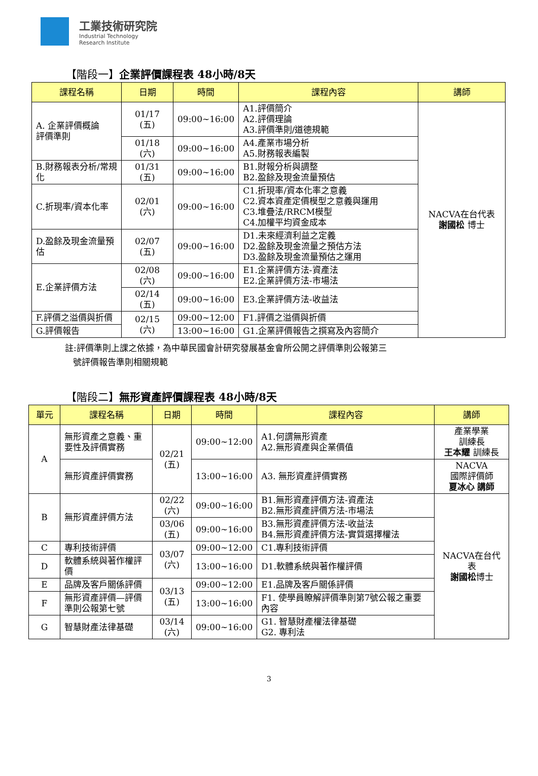工業技術研究院
Industrial Technology
Research Institute
【階段一】企業評價課程表 48小時/8天
| 課程名稱 | 日期 | 時間 | 課程內容 | 講師 |
| --- | --- | --- | --- | --- |
| A. 企業評價概論 評價準則 | 01/17 (五) | 09:00~16:00 | A1.評價簡介 A2.評價理論 A3.評價準則/道德規範 | NACVA在台代表 謝國松 博士 |
| | 01/18 (六) | 09:00~16:00 | A4.產業市場分析 A5.財務報表編製 | |
| B.財務報表分析/常規化 | 01/31 (五) | 09:00~16:00 | B1.財報分析與調整 B2.盈餘及現金流量預估 | |
| C.折現率/資本化率 | 02/01 (六) | 09:00~16:00 | C1.折現率/資本化率之意義 C2.資本資產定價模型之意義與運用 C3.堆疊法/RRCM模型 C4.加權平均資金成本 | |
| D.盈餘及現金流量預估 | 02/07 (五) | 09:00~16:00 | D1.未來經濟利益之定義 D2.盈餘及現金流量之預估方法 D3.盈餘及現金流量預估之運用 | |
| E.企業評價方法 | 02/08 (六) | 09:00~16:00 | E1.企業評價方法-資產法 E2.企業評價方法-市場法 | |
| | 02/14 (五) | 09:00~16:00 | E3.企業評價方法-收益法 | |
| F.評價之溢價與折價 | 02/15 (六) | 09:00~12:00 | F1.評價之溢價與折價 | |
| G.評價報告 | | 13:00~16:00 | G1.企業評價報告之撰寫及內容簡介 | |
註:評價準則上課之依據，為中華民國會計研究發展基金會所公開之評價準則公報第三
號評價報告準則相關規範
【階段二】無形資產評價課程表 48小時/8天
| 單元 | 課程名稱 | 日期 | 時間 | 課程內容 | 講師 |
| --- | --- | --- | --- | --- | --- |
| A | 無形資產之意義、重要性及評價實務 | 02/21 (五) | 09:00~12:00 | A1.何謂無形資產 A2.無形資產與企業價值 | 產業學業 訓練長 王本耀 訓練長 |
| | 無形資產評價實務 | | 13:00~16:00 | A3. 無形資產評價實務 | NACVA 國際評價師 夏冰心 講師 |
| B | 無形資產評價方法 | 02/22 (六) | 09:00~16:00 | B1.無形資產評價方法-資產法 B2.無形資產評價方法-市場法 | NACVA在台代表 謝國松 博士 |
| | | 03/06 (五) | 09:00~16:00 | B3.無形資產評價方法-收益法 B4.無形資產評價方法-實質選擇權法 | |
| C | 專利技術評價 | 03/07 (六) | 09:00~12:00 | C1.專利技術評價 | |
| D | 軟體系統與著作權評價 | | 13:00~16:00 | D1.軟體系統與著作權評價 | |
| E | 品牌及客戶關係評價 | 03/13 (五) | 09:00~12:00 | E1.品牌及客戶關係評價 | |
| F | 無形資產評價—評價準則公報第七號 | | 13:00~16:00 | F1. 使學員瞭解評價準則第7號公報之重要內容 | |
| G | 智慧財產法律基礎 | 03/14 (六) | 09:00~16:00 | G1. 智慧財產權法律基礎 G2. 專利法 | |
3